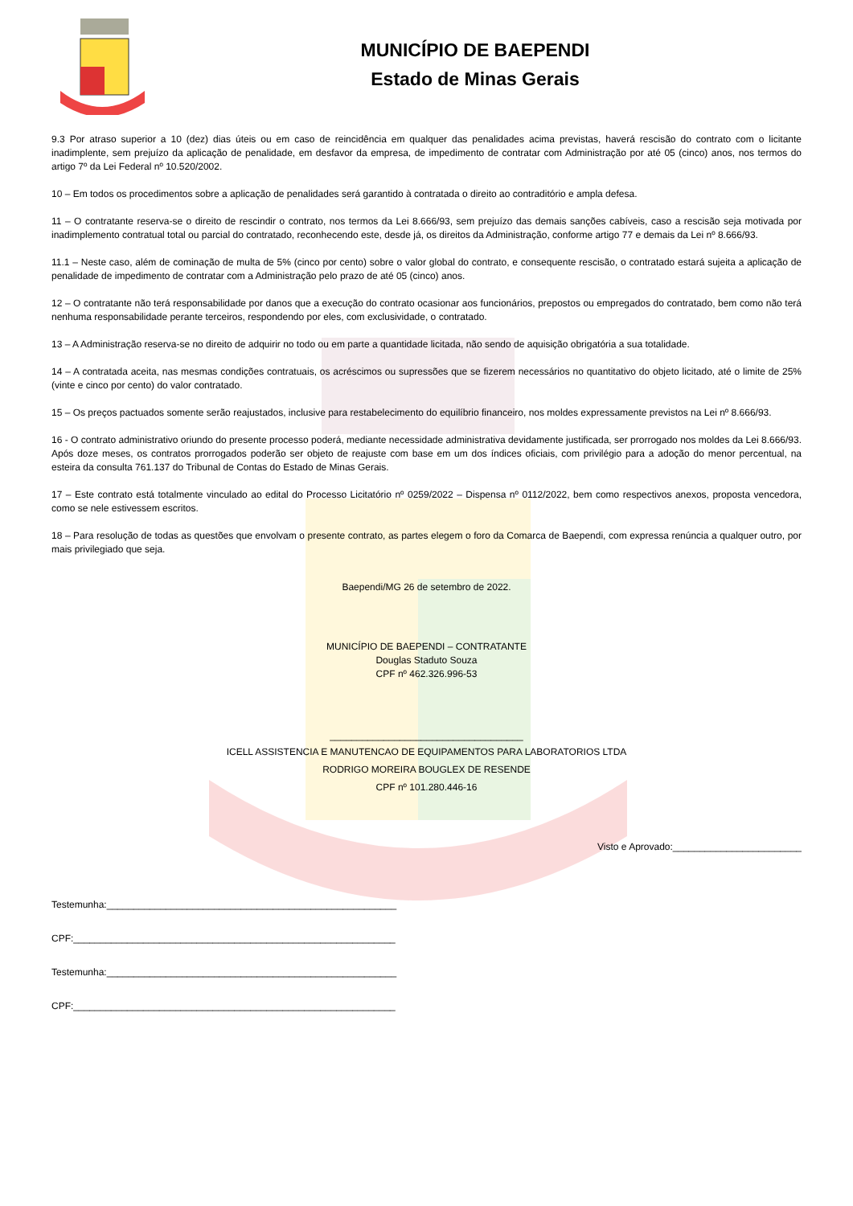MUNICÍPIO DE BAEPENDI
Estado de Minas Gerais
9.3 Por atraso superior a 10 (dez) dias úteis ou em caso de reincidência em qualquer das penalidades acima previstas, haverá rescisão do contrato com o licitante inadimplente, sem prejuízo da aplicação de penalidade, em desfavor da empresa, de impedimento de contratar com Administração por até 05 (cinco) anos, nos termos do artigo 7º da Lei Federal nº 10.520/2002.
10 – Em todos os procedimentos sobre a aplicação de penalidades será garantido à contratada o direito ao contraditório e ampla defesa.
11 – O contratante reserva-se o direito de rescindir o contrato, nos termos da Lei 8.666/93, sem prejuízo das demais sanções cabíveis, caso a rescisão seja motivada por inadimplemento contratual total ou parcial do contratado, reconhecendo este, desde já, os direitos da Administração, conforme artigo 77 e demais da Lei nº 8.666/93.
11.1 – Neste caso, além de cominação de multa de 5% (cinco por cento) sobre o valor global do contrato, e consequente rescisão, o contratado estará sujeita a aplicação de penalidade de impedimento de contratar com a Administração pelo prazo de até 05 (cinco) anos.
12 – O contratante não terá responsabilidade por danos que a execução do contrato ocasionar aos funcionários, prepostos ou empregados do contratado, bem como não terá nenhuma responsabilidade perante terceiros, respondendo por eles, com exclusividade, o contratado.
13 – A Administração reserva-se no direito de adquirir no todo ou em parte a quantidade licitada, não sendo de aquisição obrigatória a sua totalidade.
14 – A contratada aceita, nas mesmas condições contratuais, os acréscimos ou supressões que se fizerem necessários no quantitativo do objeto licitado, até o limite de 25% (vinte e cinco por cento) do valor contratado.
15 – Os preços pactuados somente serão reajustados, inclusive para restabelecimento do equilíbrio financeiro, nos moldes expressamente previstos na Lei nº 8.666/93.
16 - O contrato administrativo oriundo do presente processo poderá, mediante necessidade administrativa devidamente justificada, ser prorrogado nos moldes da Lei 8.666/93. Após doze meses, os contratos prorrogados poderão ser objeto de reajuste com base em um dos índices oficiais, com privilégio para a adoção do menor percentual, na esteira da consulta 761.137 do Tribunal de Contas do Estado de Minas Gerais.
17 – Este contrato está totalmente vinculado ao edital do Processo Licitatório nº 0259/2022 – Dispensa nº 0112/2022, bem como respectivos anexos, proposta vencedora, como se nele estivessem escritos.
18 – Para resolução de todas as questões que envolvam o presente contrato, as partes elegem o foro da Comarca de Baependi, com expressa renúncia a qualquer outro, por mais privilegiado que seja.
Baependi/MG 26 de setembro de 2022.
MUNICÍPIO DE BAEPENDI – CONTRATANTE
Douglas Staduto Souza
CPF nº 462.326.996-53
____________________________________
ICELL ASSISTENCIA E MANUTENCAO DE EQUIPAMENTOS PARA LABORATORIOS LTDA
RODRIGO MOREIRA BOUGLEX DE RESENDE
CPF nº 101.280.446-16
Visto e Aprovado:________________________
Testemunha:______________________________________________________
CPF:____________________________________________________________
Testemunha:______________________________________________________
CPF:____________________________________________________________